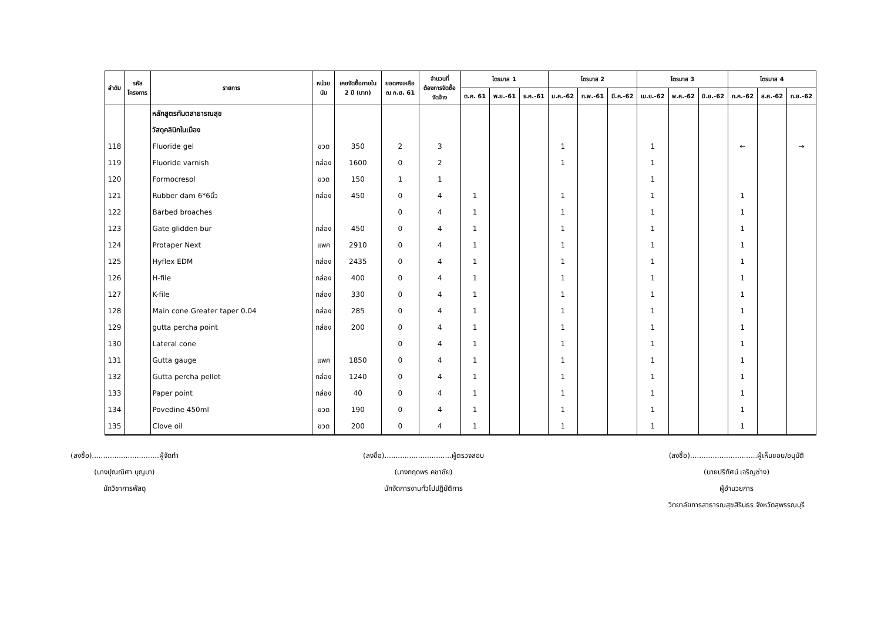| ลำดับ | รหัส โครงการ | รายการ | หน่วย นับ | เคยจัดซื้อภายใน 2 ปี (บาท) | ยอดคงเหลือ ณ ก.ย. 61 | จำนวนที่ ต้องการจัดซื้อ จัดจ้าง | ไตรมาส 1 | | | ไตรมาส 2 | | | ไตรมาส 3 | | | ไตรมาส 4 | | |
| --- | --- | --- | --- | --- | --- | --- | --- | --- | --- | --- | --- | --- | --- | --- | --- | --- | --- | --- |
| | | | | | | | ต.ค. 61 | พ.ย.-61 | ธ.ค.-61 | ม.ค.-62 | ก.พ.-61 | มี.ค.-62 | เม.ย.-62 | พ.ค.-62 | มิ.ย.-62 | ก.ค.-62 | ส.ค.-62 | ก.ย.-62 |
| | | หลักสูตรทันตสาธารณสุข | | | | | | | | | | | | | | | | |
| | | วัสดุคลินิกในเมือง | | | | | | | | | | | | | | | | |
| 118 | | Fluoride gel | ขวด | 350 | 2 | 3 | | | | 1 | | | 1 | | | ← | | → |
| 119 | | Fluoride varnish | กล่อง | 1600 | 0 | 2 | | | | 1 | | | 1 | | | | | |
| 120 | | Formocresol | ขวด | 150 | 1 | 1 | | | | | | | 1 | | | | | |
| 121 | | Rubber dam 6*6นิ้ว | กล่อง | 450 | 0 | 4 | 1 | | | 1 | | | 1 | | | 1 | | |
| 122 | | Barbed broaches | | | 0 | 4 | 1 | | | 1 | | | 1 | | | 1 | | |
| 123 | | Gate glidden bur | กล่อง | 450 | 0 | 4 | 1 | | | 1 | | | 1 | | | 1 | | |
| 124 | | Protaper Next | แพค | 2910 | 0 | 4 | 1 | | | 1 | | | 1 | | | 1 | | |
| 125 | | Hyflex EDM | กล่อง | 2435 | 0 | 4 | 1 | | | 1 | | | 1 | | | 1 | | |
| 126 | | H-file | กล่อง | 400 | 0 | 4 | 1 | | | 1 | | | 1 | | | 1 | | |
| 127 | | K-file | กล่อง | 330 | 0 | 4 | 1 | | | 1 | | | 1 | | | 1 | | |
| 128 | | Main cone Greater taper 0.04 | กล่อง | 285 | 0 | 4 | 1 | | | 1 | | | 1 | | | 1 | | |
| 129 | | gutta percha point | กล่อง | 200 | 0 | 4 | 1 | | | 1 | | | 1 | | | 1 | | |
| 130 | | Lateral cone | | | 0 | 4 | 1 | | | 1 | | | 1 | | | 1 | | |
| 131 | | Gutta gauge | แพค | 1850 | 0 | 4 | 1 | | | 1 | | | 1 | | | 1 | | |
| 132 | | Gutta percha pellet | กล่อง | 1240 | 0 | 4 | 1 | | | 1 | | | 1 | | | 1 | | |
| 133 | | Paper point | กล่อง | 40 | 0 | 4 | 1 | | | 1 | | | 1 | | | 1 | | |
| 134 | | Povedine 450ml | ขวด | 190 | 0 | 4 | 1 | | | 1 | | | 1 | | | 1 | | |
| 135 | | Clove oil | ขวด | 200 | 0 | 4 | 1 | | | 1 | | | 1 | | | 1 | | |
(ลงชื่อ)..............................ผู้จัดทำ
(นางปุณณิศา บุญมา)
นักวิชาการพัสดุ
(ลงชื่อ)..............................ผู้ตรวจสอบ
(นางกฤดพร คชาชัย)
นักจัดการงานทั่วไปปฏิบัติการ
(ลงชื่อ)..............................ผู้เห็นชอบ/อนุมัติ
(นายปริทัศน์ เจริญช่าง)
ผู้อำนวยการ
วิทยาลัยการสาธารณสุขสิรินธร จังหวัดสุพรรณบุรี